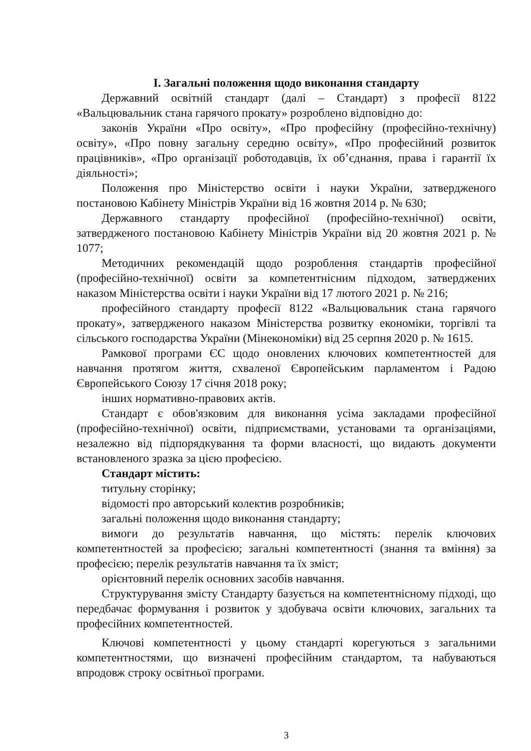I. Загальні положення щодо виконання стандарту
Державний освітній стандарт (далі – Стандарт) з професії 8122 «Вальцювальник стана гарячого прокату» розроблено відповідно до:
законів України «Про освіту», «Про професійну (професійно-технічну) освіту», «Про повну загальну середню освіту», «Про професійний розвиток працівників», «Про організації роботодавців, їх об’єднання, права і гарантії їх діяльності»;
Положення про Міністерство освіти і науки України, затвердженого постановою Кабінету Міністрів України від 16 жовтня 2014 р. № 630;
Державного стандарту професійної (професійно-технічної) освіти, затвердженого постановою Кабінету Міністрів України від 20 жовтня 2021 р. № 1077;
Методичних рекомендацій щодо розроблення стандартів професійної (професійно-технічної) освіти за компетентнісним підходом, затверджених наказом Міністерства освіти і науки України від 17 лютого 2021 р. № 216;
професійного стандарту професії 8122 «Вальцювальник стана гарячого прокату», затвердженого наказом Міністерства розвитку економіки, торгівлі та сільського господарства України (Мінекономіки) від 25 серпня 2020 р. № 1615.
Рамкової програми ЄС щодо оновлених ключових компетентностей для навчання протягом життя, схваленої Європейським парламентом і Радою Європейського Союзу 17 січня 2018 року;
інших нормативно-правових актів.
Стандарт є обов'язковим для виконання усіма закладами професійної (професійно-технічної) освіти, підприємствами, установами та організаціями, незалежно від підпорядкування та форми власності, що видають документи встановленого зразка за цією професією.
Стандарт містить:
титульну сторінку;
відомості про авторський колектив розробників;
загальні положення щодо виконання стандарту;
вимоги до результатів навчання, що містять: перелік ключових компетентностей за професією; загальні компетентності (знання та вміння) за професією; перелік результатів навчання та їх зміст;
орієнтовний перелік основних засобів навчання.
Структурування змісту Стандарту базується на компетентнісному підході, що передбачає формування і розвиток у здобувача освіти ключових, загальних та професійних компетентностей.
Ключові компетентності у цьому стандарті корегуються з загальними компетентностями, що визначені професійним стандартом, та набуваються впродовж строку освітньої програми.
3